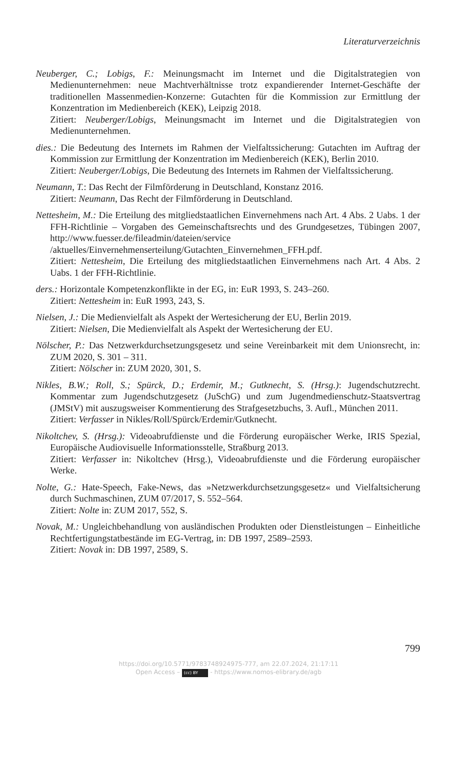Literaturverzeichnis
Neuberger, C.; Lobigs, F.: Meinungsmacht im Internet und die Digitalstrategien von Medienunternehmen: neue Machtverhältnisse trotz expandierender Internet-Geschäfte der traditionellen Massenmedien-Konzerne: Gutachten für die Kommission zur Ermittlung der Konzentration im Medienbereich (KEK), Leipzig 2018.
Zitiert: Neuberger/Lobigs, Meinungsmacht im Internet und die Digitalstrategien von Medienunternehmen.
dies.: Die Bedeutung des Internets im Rahmen der Vielfaltssicherung: Gutachten im Auftrag der Kommission zur Ermittlung der Konzentration im Medienbereich (KEK), Berlin 2010.
Zitiert: Neuberger/Lobigs, Die Bedeutung des Internets im Rahmen der Vielfaltssicherung.
Neumann, T.: Das Recht der Filmförderung in Deutschland, Konstanz 2016.
Zitiert: Neumann, Das Recht der Filmförderung in Deutschland.
Nettesheim, M.: Die Erteilung des mitgliedstaatlichen Einvernehmens nach Art. 4 Abs. 2 Uabs. 1 der FFH-Richtlinie – Vorgaben des Gemeinschaftsrechts und des Grundgesetzes, Tübingen 2007, http://www.fuesser.de/fileadmin/dateien/service /aktuelles/Einvernehmenserteilung/Gutachten_Einvernehmen_FFH.pdf.
Zitiert: Nettesheim, Die Erteilung des mitgliedstaatlichen Einvernehmens nach Art. 4 Abs. 2 Uabs. 1 der FFH-Richtlinie.
ders.: Horizontale Kompetenzkonflikte in der EG, in: EuR 1993, S. 243–260.
Zitiert: Nettesheim in: EuR 1993, 243, S.
Nielsen, J.: Die Medienvielfalt als Aspekt der Wertesicherung der EU, Berlin 2019.
Zitiert: Nielsen, Die Medienvielfalt als Aspekt der Wertesicherung der EU.
Nölscher, P.: Das Netzwerkdurchsetzungsgesetz und seine Vereinbarkeit mit dem Unionsrecht, in: ZUM 2020, S. 301 – 311.
Zitiert: Nölscher in: ZUM 2020, 301, S.
Nikles, B.W.; Roll, S.; Spürck, D.; Erdemir, M.; Gutknecht, S. (Hrsg.): Jugendschutzrecht. Kommentar zum Jugendschutzgesetz (JuSchG) und zum Jugendmedienschutz-Staatsvertrag (JMStV) mit auszugsweiser Kommentierung des Strafgesetzbuchs, 3. Aufl., München 2011.
Zitiert: Verfasser in Nikles/Roll/Spürck/Erdemir/Gutknecht.
Nikoltchev, S. (Hrsg.): Videoabrufdienste und die Förderung europäischer Werke, IRIS Spezial, Europäische Audiovisuelle Informationsstelle, Straßburg 2013.
Zitiert: Verfasser in: Nikoltchev (Hrsg.), Videoabrufdienste und die Förderung europäischer Werke.
Nolte, G.: Hate-Speech, Fake-News, das »Netzwerkdurchsetzungsgesetz« und Vielfaltsicherung durch Suchmaschinen, ZUM 07/2017, S. 552–564.
Zitiert: Nolte in: ZUM 2017, 552, S.
Novak, M.: Ungleichbehandlung von ausländischen Produkten oder Dienstleistungen – Einheitliche Rechtfertigungstatbestände im EG-Vertrag, in: DB 1997, 2589–2593.
Zitiert: Novak in: DB 1997, 2589, S.
799
https://doi.org/10.5771/9783748924975-777, am 22.07.2024, 21:17:11
Open Access – (cc) BY - https://www.nomos-elibrary.de/agb